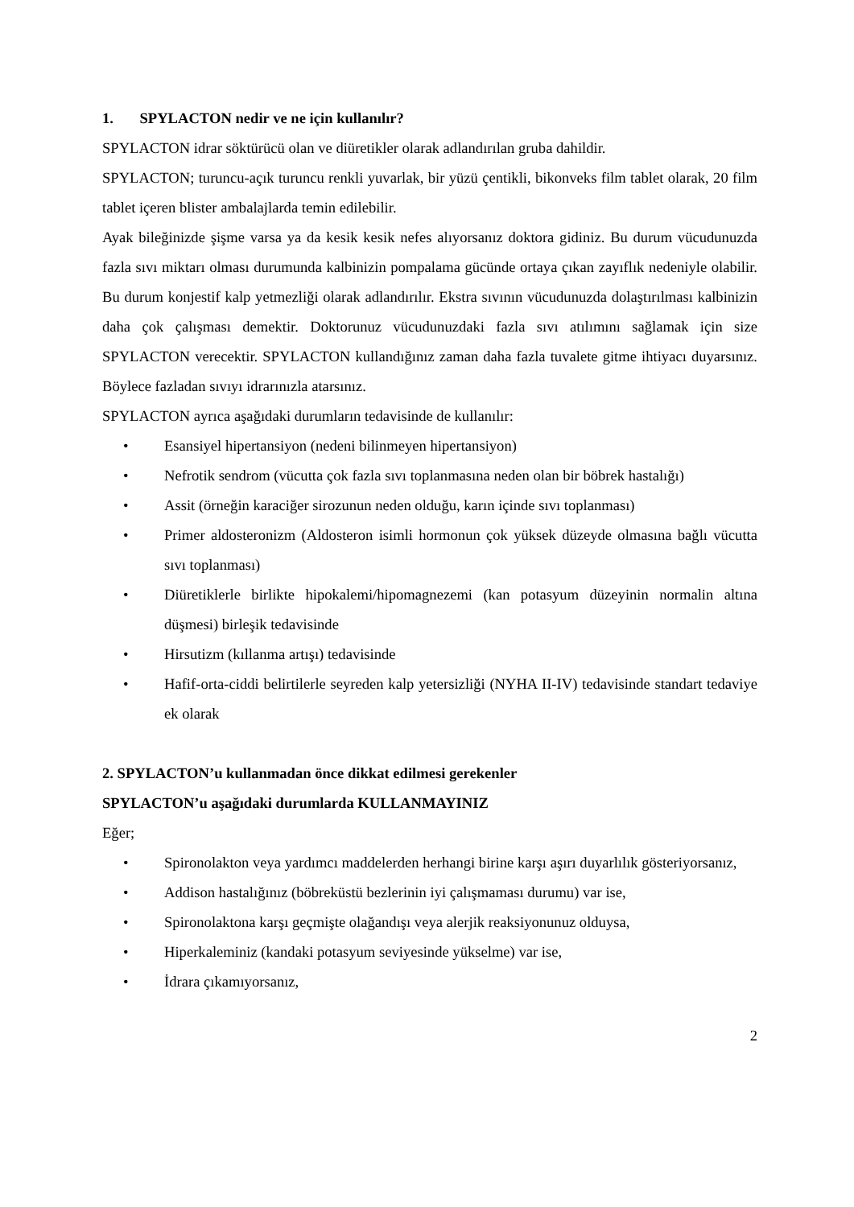1. SPYLACTON nedir ve ne için kullanılır?
SPYLACTON idrar söktürücü olan ve diüretikler olarak adlandırılan gruba dahildir.
SPYLACTON; turuncu-açık turuncu renkli yuvarlak, bir yüzü çentikli, bikonveks film tablet olarak, 20 film tablet içeren blister ambalajlarda temin edilebilir.
Ayak bileğinizde şişme varsa ya da kesik kesik nefes alıyorsanız doktora gidiniz. Bu durum vücudunuzda fazla sıvı miktarı olması durumunda kalbinizin pompalama gücünde ortaya çıkan zayıflık nedeniyle olabilir. Bu durum konjestif kalp yetmezliği olarak adlandırılır. Ekstra sıvının vücudunuzda dolaştırılması kalbinizin daha çok çalışması demektir. Doktorunuz vücudunuzdaki fazla sıvı atılımını sağlamak için size SPYLACTON verecektir. SPYLACTON kullandığınız zaman daha fazla tuvalete gitme ihtiyacı duyarsınız. Böylece fazladan sıvıyı idrarınızla atarsınız.
SPYLACTON ayrıca aşağıdaki durumların tedavisinde de kullanılır:
• Esansiyel hipertansiyon (nedeni bilinmeyen hipertansiyon)
• Nefrotik sendrom (vücutta çok fazla sıvı toplanmasına neden olan bir böbrek hastalığı)
• Assit (örneğin karaciğer sirozunun neden olduğu, karın içinde sıvı toplanması)
• Primer aldosteronizm (Aldosteron isimli hormonun çok yüksek düzeyde olmasına bağlı vücutta sıvı toplanması)
• Diüretiklerle birlikte hipokalemi/hipomagnezemi (kan potasyum düzeyinin normalin altına düşmesi) birleşik tedavisinde
• Hirsutizm (kıllanma artışı) tedavisinde
• Hafif-orta-ciddi belirtilerle seyreden kalp yetersizliği (NYHA II-IV) tedavisinde standart tedaviye ek olarak
2. SPYLACTON’u kullanmadan önce dikkat edilmesi gerekenler
SPYLACTON’u aşağıdaki durumlarda KULLANMAYINIZ
Eğer;
• Spironolakton veya yardımcı maddelerden herhangi birine karşı aşırı duyarlılık gösteriyorsanız,
• Addison hastalığınız (böbreküstü bezlerinin iyi çalışmaması durumu) var ise,
• Spironolaktona karşı geçmişte olağandışı veya alerjik reaksiyonunuz olduysa,
• Hiperkaleminiz (kandaki potasyum seviyesinde yükselme) var ise,
• İdrara çıkamıyorsanız,
2